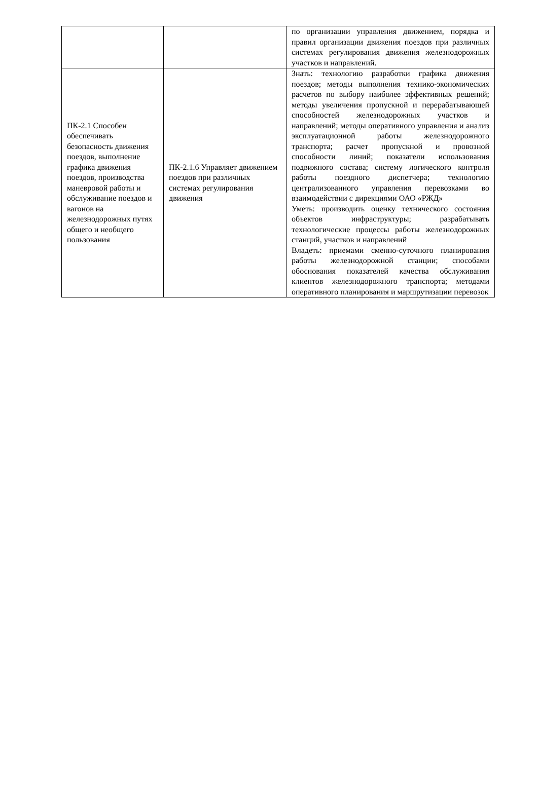| | | по организации управления движением, порядка и правил организации движения поездов при различных системах регулирования движения железнодорожных участков и направлений. |
| ПК-2.1 Способен обеспечивать безопасность движения поездов, выполнение графика движения поездов, производства маневровой работы и обслуживание поездов и вагонов на железнодорожных путях общего и необщего пользования | ПК-2.1.6 Управляет движением поездов при различных системах регулирования движения | Знать: технологию разработки графика движения поездов; методы выполнения технико-экономических расчетов по выбору наиболее эффективных решений; методы увеличения пропускной и перерабатывающей способностей железнодорожных участков и направлений; методы оперативного управления и анализ эксплуатационной работы железнодорожного транспорта; расчет пропускной и провозной способности линий; показатели использования подвижного состава; систему логического контроля работы поездного диспетчера; технологию централизованного управления перевозками во взаимодействии с дирекциями ОАО «РЖД» Уметь: производить оценку технического состояния объектов инфраструктуры; разрабатывать технологические процессы работы железнодорожных станций, участков и направлений Владеть: приемами сменно-суточного планирования работы железнодорожной станции; способами обоснования показателей качества обслуживания клиентов железнодорожного транспорта; методами оперативного планирования и маршрутизации перевозок |